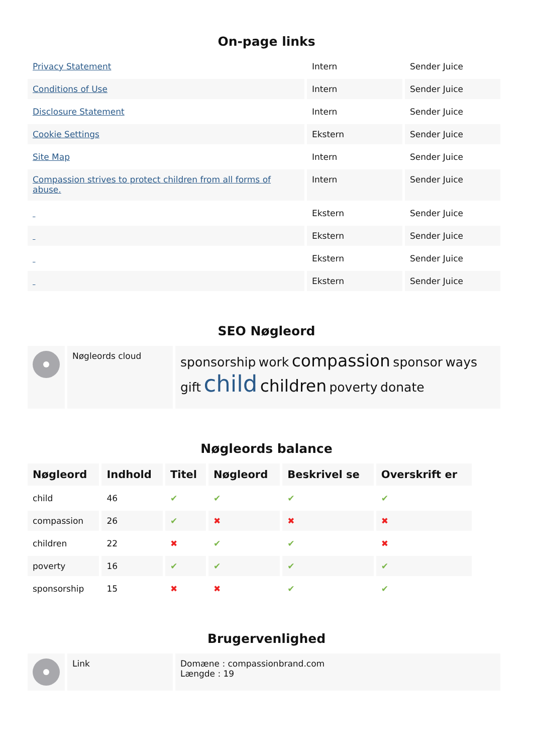On-page links
| Privacy Statement | Intern | Sender Juice |
| Conditions of Use | Intern | Sender Juice |
| Disclosure Statement | Intern | Sender Juice |
| Cookie Settings | Ekstern | Sender Juice |
| Site Map | Intern | Sender Juice |
| Compassion strives to protect children from all forms of abuse. | Intern | Sender Juice |
| | Ekstern | Sender Juice |
| | Ekstern | Sender Juice |
| | Ekstern | Sender Juice |
| | Ekstern | Sender Juice |
SEO Nøgleord
| | Nøgleords cloud | sponsorship work compassion sponsor ways gift child children poverty donate |
Nøgleords balance
| Nøgleord | Indhold | Titel | Nøgleord | Beskrivel se | Overskrift er |
| --- | --- | --- | --- | --- | --- |
| child | 46 | ✔ | ✔ | ✔ | ✔ |
| compassion | 26 | ✔ | ✖ | ✖ | ✖ |
| children | 22 | ✖ | ✔ | ✔ | ✖ |
| poverty | 16 | ✔ | ✔ | ✔ | ✔ |
| sponsorship | 15 | ✖ | ✖ | ✔ | ✔ |
Brugervenlighed
| | Link | Domæne : compassionbrand.com Længde : 19 |